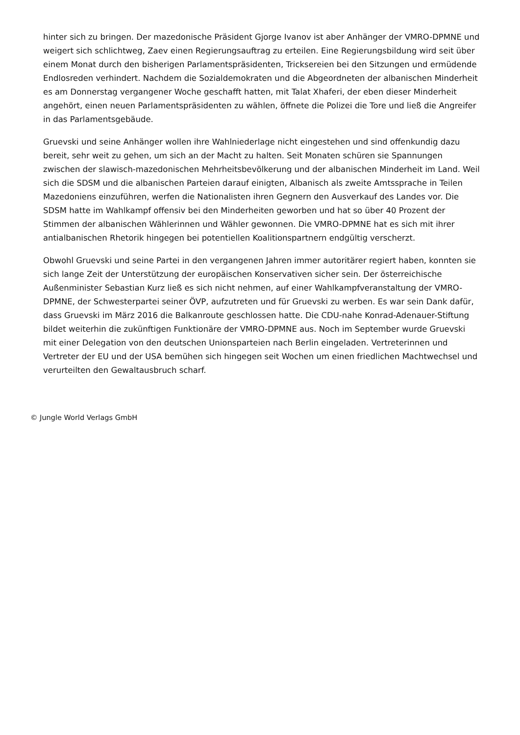hinter sich zu bringen. Der mazedonische Präsident Gjorge Ivanov ist aber Anhänger der VMRO-DPMNE und weigert sich schlichtweg, Zaev einen Regierungsauftrag zu erteilen. Eine Regierungsbildung wird seit über einem Monat durch den bisherigen Parlamentspräsidenten, Tricksereien bei den Sitzungen und ermüdende Endlosreden verhindert. Nachdem die Sozialdemokraten und die Abgeordneten der albanischen Minderheit es am Donnerstag vergangener Woche geschafft hatten, mit Talat Xhaferi, der eben dieser Minderheit angehört, einen neuen Parlamentspräsidenten zu wählen, öffnete die Polizei die Tore und ließ die Angreifer in das Parlamentsgebäude.
Gruevski und seine Anhänger wollen ihre Wahlniederlage nicht eingestehen und sind offenkundig dazu bereit, sehr weit zu gehen, um sich an der Macht zu halten. Seit Monaten schüren sie Spannungen zwischen der slawisch-mazedonischen Mehrheitsbevölkerung und der albanischen Minderheit im Land. Weil sich die SDSM und die albanischen Parteien darauf einigten, Albanisch als zweite Amtssprache in Teilen Mazedoniens einzuführen, werfen die Nationalisten ihren Gegnern den Ausverkauf des Landes vor. Die SDSM hatte im Wahlkampf offensiv bei den Minderheiten geworben und hat so über 40 Prozent der Stimmen der albanischen Wählerinnen und Wähler gewonnen. Die VMRO-DPMNE hat es sich mit ihrer antialbanischen Rhetorik hingegen bei potentiellen Koalitionspartnern endgültig verscherzt.
Obwohl Gruevski und seine Partei in den vergangenen Jahren immer autoritärer regiert haben, konnten sie sich lange Zeit der Unterstützung der europäischen Konservativen sicher sein. Der österreichische Außenminister Sebastian Kurz ließ es sich nicht nehmen, auf einer Wahlkampfveranstaltung der VMRO-DPMNE, der Schwesterpartei seiner ÖVP, aufzutreten und für Gruevski zu werben. Es war sein Dank dafür, dass Gruevski im März 2016 die Balkanroute geschlossen hatte. Die CDU-nahe Konrad-Adenauer-Stiftung bildet weiterhin die zukünftigen Funktionäre der VMRO-DPMNE aus. Noch im September wurde Gruevski mit einer Delegation von den deutschen Unionsparteien nach Berlin eingeladen. Vertreterinnen und Vertreter der EU und der USA bemühen sich hingegen seit Wochen um einen friedlichen Machtwechsel und verurteilten den Gewaltausbruch scharf.
© Jungle World Verlags GmbH